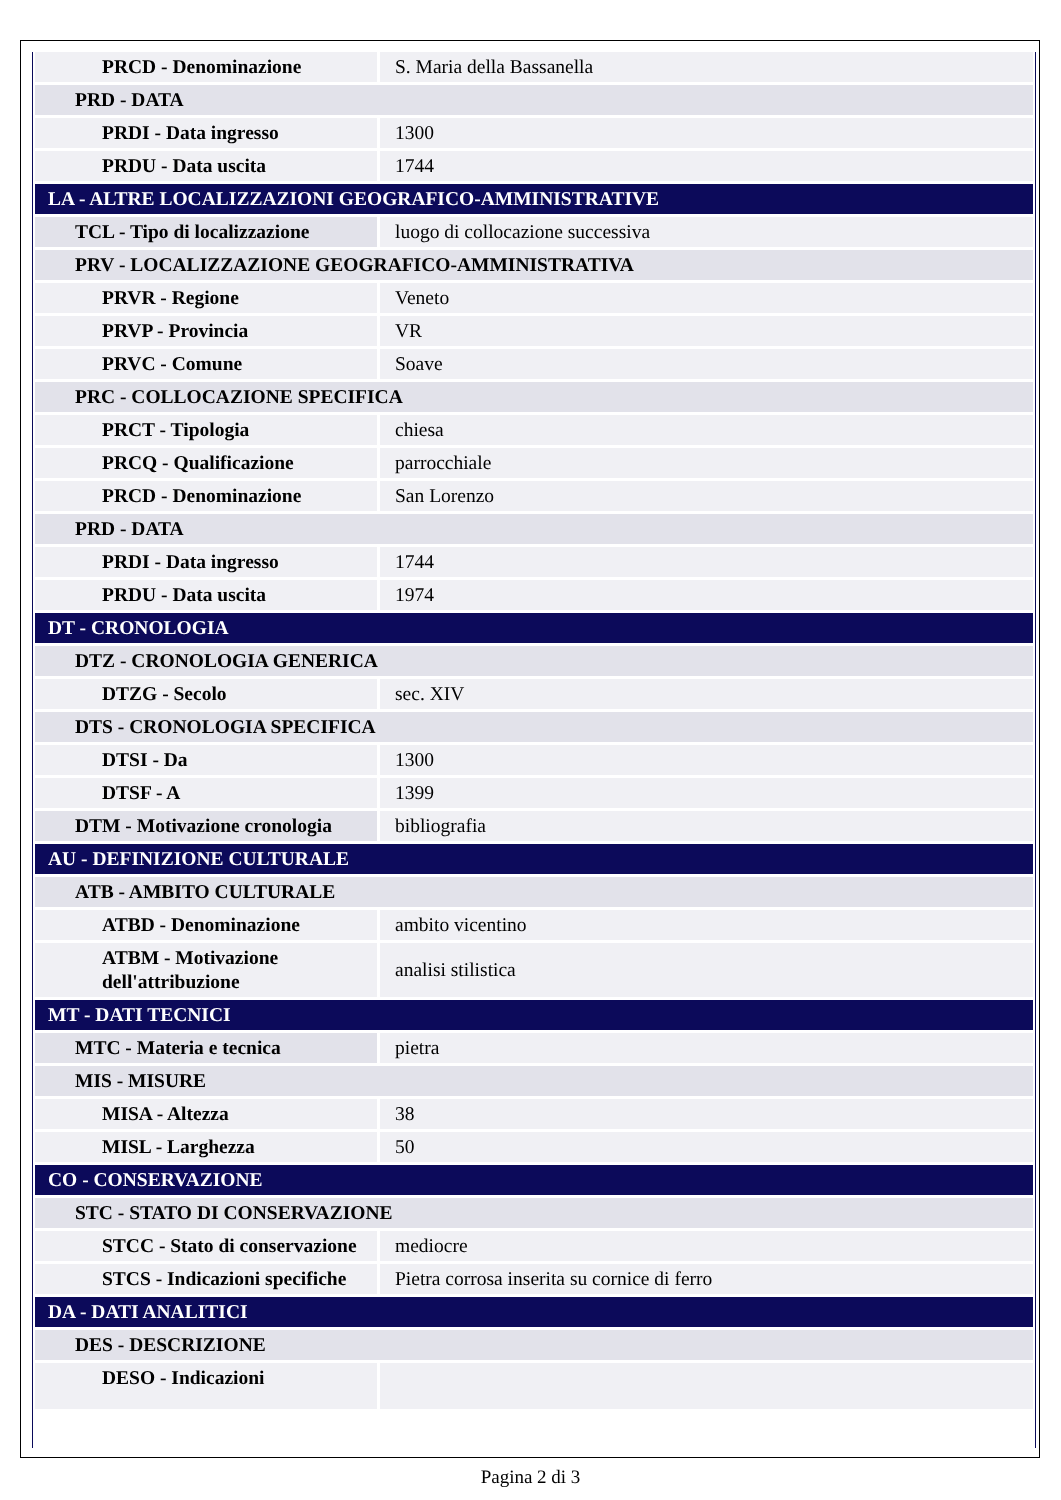| PRCD - Denominazione | S. Maria della Bassanella |
| PRD - DATA | |
| PRDI - Data ingresso | 1300 |
| PRDU - Data uscita | 1744 |
| LA - ALTRE LOCALIZZAZIONI GEOGRAFICO-AMMINISTRATIVE | |
| TCL - Tipo di localizzazione | luogo di collocazione successiva |
| PRV - LOCALIZZAZIONE GEOGRAFICO-AMMINISTRATIVA | |
| PRVR - Regione | Veneto |
| PRVP - Provincia | VR |
| PRVC - Comune | Soave |
| PRC - COLLOCAZIONE SPECIFICA | |
| PRCT - Tipologia | chiesa |
| PRCQ - Qualificazione | parrocchiale |
| PRCD - Denominazione | San Lorenzo |
| PRD - DATA | |
| PRDI - Data ingresso | 1744 |
| PRDU - Data uscita | 1974 |
| DT - CRONOLOGIA | |
| DTZ - CRONOLOGIA GENERICA | |
| DTZG - Secolo | sec. XIV |
| DTS - CRONOLOGIA SPECIFICA | |
| DTSI - Da | 1300 |
| DTSF - A | 1399 |
| DTM - Motivazione cronologia | bibliografia |
| AU - DEFINIZIONE CULTURALE | |
| ATB - AMBITO CULTURALE | |
| ATBD - Denominazione | ambito vicentino |
| ATBM - Motivazione dell'attribuzione | analisi stilistica |
| MT - DATI TECNICI | |
| MTC - Materia e tecnica | pietra |
| MIS - MISURE | |
| MISA - Altezza | 38 |
| MISL - Larghezza | 50 |
| CO - CONSERVAZIONE | |
| STC - STATO DI CONSERVAZIONE | |
| STCC - Stato di conservazione | mediocre |
| STCS - Indicazioni specifiche | Pietra corrosa inserita su cornice di ferro |
| DA - DATI ANALITICI | |
| DES - DESCRIZIONE | |
| DESO - Indicazioni | |
Pagina 2 di 3